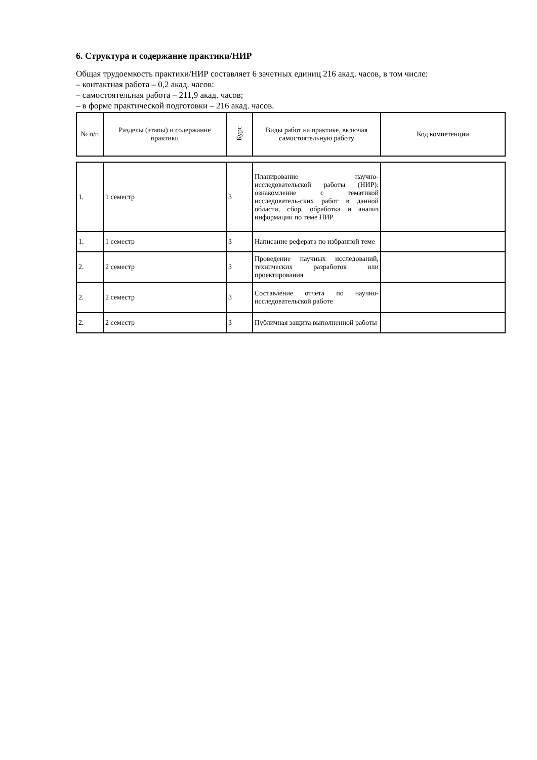6. Структура и содержание практики/НИР
Общая трудоемкость практики/НИР составляет 6 зачетных единиц 216 акад. часов, в том числе:
– контактная работа – 0,2 акад. часов:
– самостоятельная работа – 211,9 акад. часов;
– в форме практической подготовки – 216 акад. часов.
| № п/п | Разделы (этапы) и содержание практики | Курс | Виды работ на практике, включая самостоятельную работу | Код компетенции |
| --- | --- | --- | --- | --- |
| 1. | 1 семестр | 3 | Планирование научно-исследовательской работы (НИР): ознакомление с тематикой исследователь-ских работ в данной области, сбор, обработка и анализ информации по теме НИР | |
| 1. | 1 семестр | 3 | Написание реферата по избранной теме | |
| 2. | 2 семестр | 3 | Проведение научных исследований, технических разработок или проектирования | |
| 2. | 2 семестр | 3 | Составление отчета по научно-исследовательской работе | |
| 2. | 2 семестр | 3 | Публичная защита выполненной работы | |